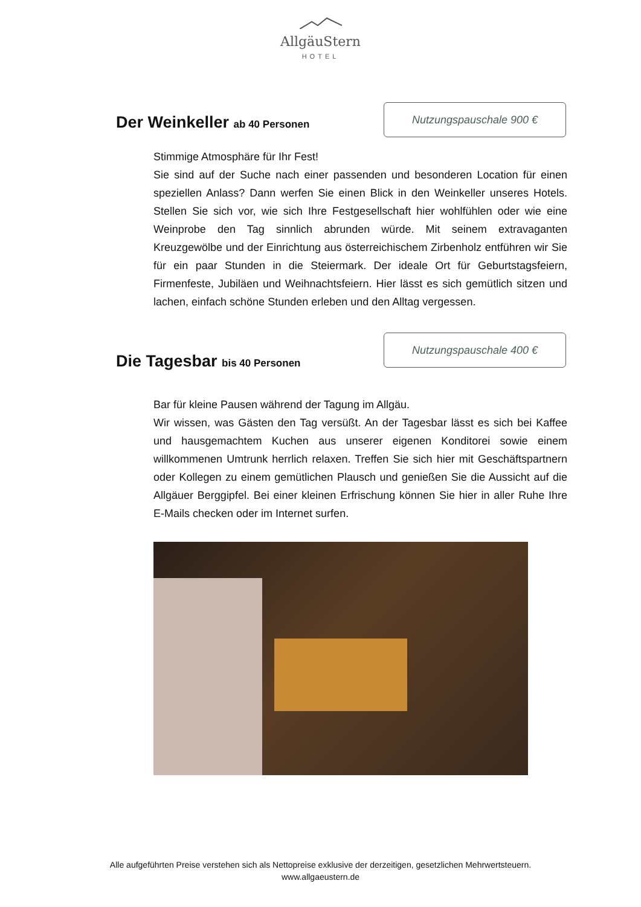AllgäuStern
HOTEL
Nutzungspauschale 900 €
Der Weinkeller ab 40 Personen
Stimmige Atmosphäre für Ihr Fest!
Sie sind auf der Suche nach einer passenden und besonderen Location für einen speziellen Anlass? Dann werfen Sie einen Blick in den Weinkeller unseres Hotels. Stellen Sie sich vor, wie sich Ihre Festgesellschaft hier wohlfühlen oder wie eine Weinprobe den Tag sinnlich abrunden würde. Mit seinem extravaganten Kreuzgewölbe und der Einrichtung aus österreichischem Zirbenholz entführen wir Sie für ein paar Stunden in die Steiermark. Der ideale Ort für Geburtstagsfeiern, Firmenfeste, Jubiläen und Weihnachtsfeiern. Hier lässt es sich gemütlich sitzen und lachen, einfach schöne Stunden erleben und den Alltag vergessen.
Nutzungspauschale 400 €
Die Tagesbar bis 40 Personen
Bar für kleine Pausen während der Tagung im Allgäu.
Wir wissen, was Gästen den Tag versüßt. An der Tagesbar lässt es sich bei Kaffee und hausgemachtem Kuchen aus unserer eigenen Konditorei sowie einem willkommenen Umtrunk herrlich relaxen. Treffen Sie sich hier mit Geschäftspartnern oder Kollegen zu einem gemütlichen Plausch und genießen Sie die Aussicht auf die Allgäuer Berggipfel. Bei einer kleinen Erfrischung können Sie hier in aller Ruhe Ihre E-Mails checken oder im Internet surfen.
Alle aufgeführten Preise verstehen sich als Nettopreise exklusive der derzeitigen, gesetzlichen Mehrwertsteuern.
www.allgaeustern.de